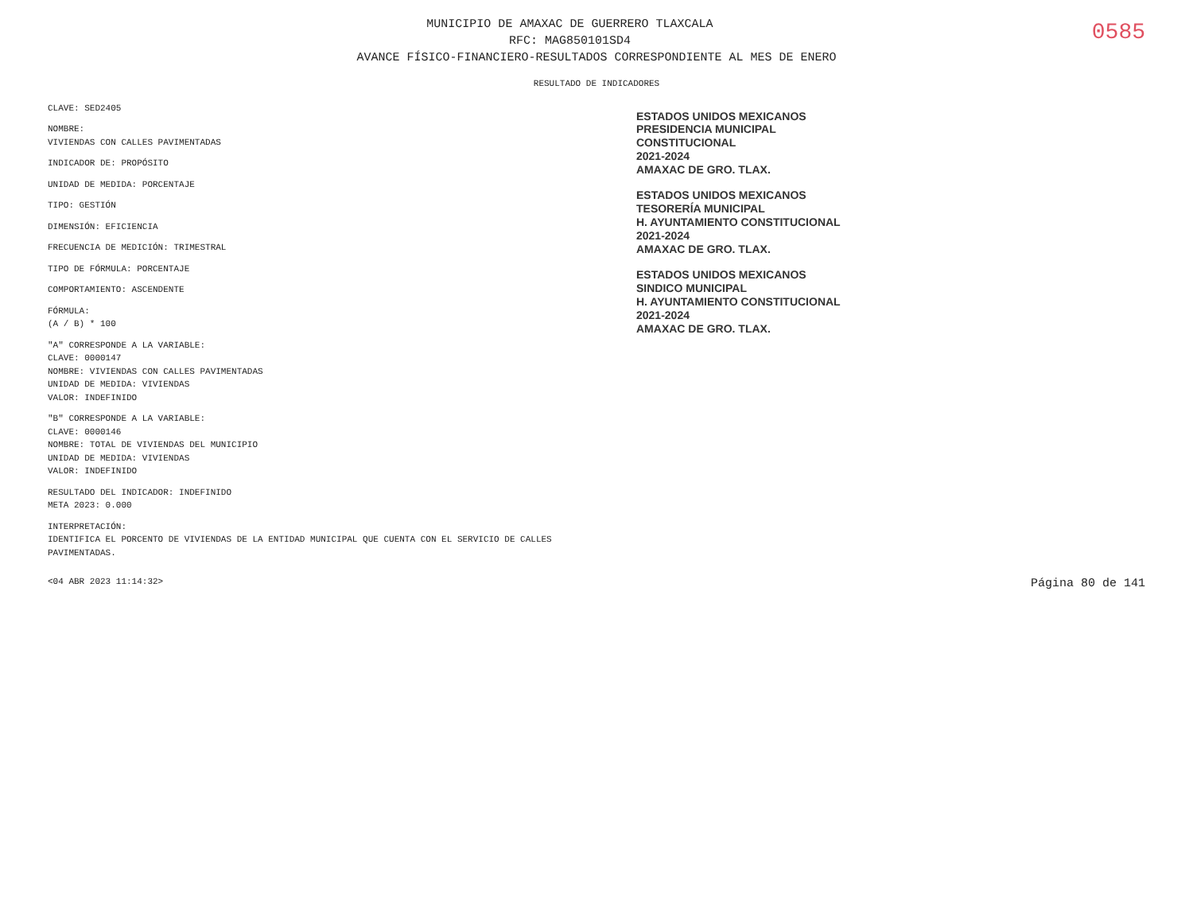0585
MUNICIPIO DE AMAXAC DE GUERRERO TLAXCALA
RFC: MAG850101SD4
AVANCE FÍSICO-FINANCIERO-RESULTADOS CORRESPONDIENTE AL MES DE ENERO
RESULTADO DE INDICADORES
CLAVE: SED2405
NOMBRE:
VIVIENDAS CON CALLES PAVIMENTADAS
INDICADOR DE: PROPÓSITO
UNIDAD DE MEDIDA: PORCENTAJE
TIPO: GESTIÓN
DIMENSIÓN: EFICIENCIA
FRECUENCIA DE MEDICIÓN: TRIMESTRAL
TIPO DE FÓRMULA: PORCENTAJE
COMPORTAMIENTO: ASCENDENTE
FÓRMULA:
(A / B) * 100
"A" CORRESPONDE A LA VARIABLE:
CLAVE: 0000147
NOMBRE: VIVIENDAS CON CALLES PAVIMENTADAS
UNIDAD DE MEDIDA: VIVIENDAS
VALOR: INDEFINIDO
"B" CORRESPONDE A LA VARIABLE:
CLAVE: 0000146
NOMBRE: TOTAL DE VIVIENDAS DEL MUNICIPIO
UNIDAD DE MEDIDA: VIVIENDAS
VALOR: INDEFINIDO
RESULTADO DEL INDICADOR: INDEFINIDO
META 2023: 0.000
INTERPRETACIÓN:
IDENTIFICA EL PORCENTO DE VIVIENDAS DE LA ENTIDAD MUNICIPAL QUE CUENTA CON EL SERVICIO DE CALLES PAVIMENTADAS.
ESTADOS UNIDOS MEXICANOS
PRESIDENCIA MUNICIPAL
CONSTITUCIONAL
2021-2024
AMAXAC DE GRO. TLAX.
ESTADOS UNIDOS MEXICANOS
TESORERÍA MUNICIPAL
H. AYUNTAMIENTO CONSTITUCIONAL
2021-2024
AMAXAC DE GRO. TLAX.
ESTADOS UNIDOS MEXICANOS
SINDICO MUNICIPAL
H. AYUNTAMIENTO CONSTITUCIONAL
2021-2024
AMAXAC DE GRO. TLAX.
<04 ABR 2023 11:14:32> Página 80 de 141